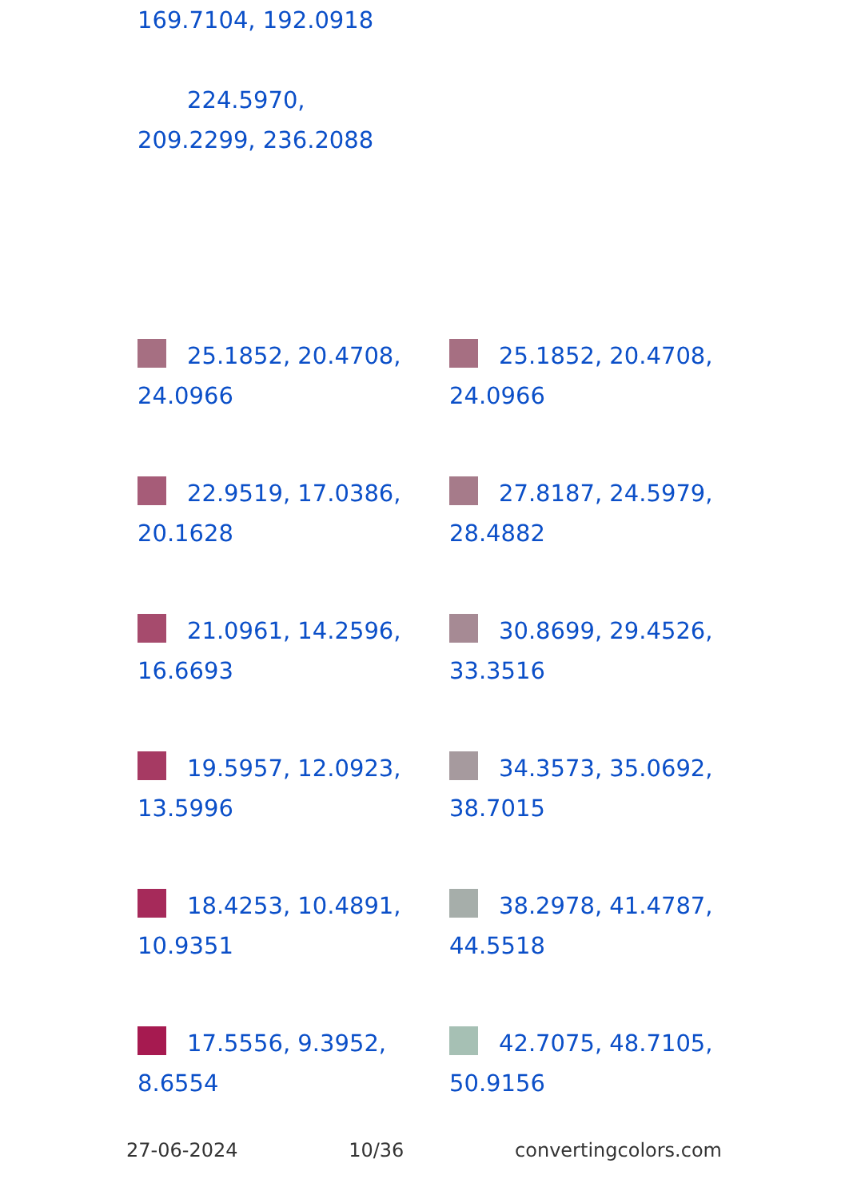169.7104, 192.0918
224.5970,
209.2299, 236.2088
25.1852, 20.4708,
24.0966
25.1852, 20.4708,
24.0966
22.9519, 17.0386,
20.1628
27.8187, 24.5979,
28.4882
21.0961, 14.2596,
16.6693
30.8699, 29.4526,
33.3516
19.5957, 12.0923,
13.5996
34.3573, 35.0692,
38.7015
18.4253, 10.4891,
10.9351
38.2978, 41.4787,
44.5518
17.5556, 9.3952,
8.6554
42.7075, 48.7105,
50.9156
27-06-2024 10/36 convertingcolors.com